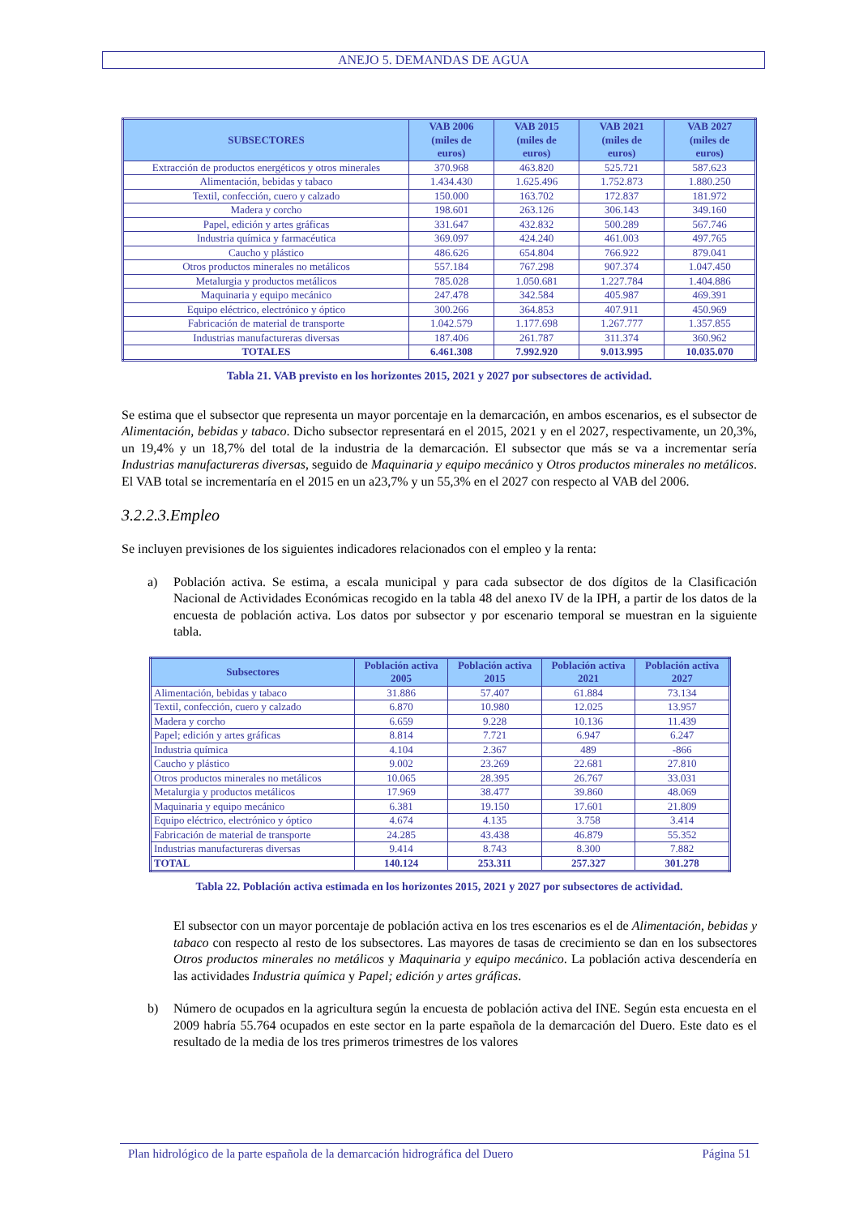ANEJO 5. DEMANDAS DE AGUA
| SUBSECTORES | VAB 2006 (miles de euros) | VAB 2015 (miles de euros) | VAB 2021 (miles de euros) | VAB 2027 (miles de euros) |
| --- | --- | --- | --- | --- |
| Extracción de productos energéticos y otros minerales | 370.968 | 463.820 | 525.721 | 587.623 |
| Alimentación, bebidas y tabaco | 1.434.430 | 1.625.496 | 1.752.873 | 1.880.250 |
| Textil, confección, cuero y calzado | 150.000 | 163.702 | 172.837 | 181.972 |
| Madera y corcho | 198.601 | 263.126 | 306.143 | 349.160 |
| Papel, edición y artes gráficas | 331.647 | 432.832 | 500.289 | 567.746 |
| Industria química y farmacéutica | 369.097 | 424.240 | 461.003 | 497.765 |
| Caucho y plástico | 486.626 | 654.804 | 766.922 | 879.041 |
| Otros productos minerales no metálicos | 557.184 | 767.298 | 907.374 | 1.047.450 |
| Metalurgia y productos metálicos | 785.028 | 1.050.681 | 1.227.784 | 1.404.886 |
| Maquinaria y equipo mecánico | 247.478 | 342.584 | 405.987 | 469.391 |
| Equipo eléctrico, electrónico y óptico | 300.266 | 364.853 | 407.911 | 450.969 |
| Fabricación de material de transporte | 1.042.579 | 1.177.698 | 1.267.777 | 1.357.855 |
| Industrias manufactureras diversas | 187.406 | 261.787 | 311.374 | 360.962 |
| TOTALES | 6.461.308 | 7.992.920 | 9.013.995 | 10.035.070 |
Tabla 21. VAB previsto en los horizontes 2015, 2021 y 2027 por subsectores de actividad.
Se estima que el subsector que representa un mayor porcentaje en la demarcación, en ambos escenarios, es el subsector de Alimentación, bebidas y tabaco. Dicho subsector representará en el 2015, 2021 y en el 2027, respectivamente, un 20,3%, un 19,4% y un 18,7% del total de la industria de la demarcación. El subsector que más se va a incrementar sería Industrias manufactureras diversas, seguido de Maquinaria y equipo mecánico y Otros productos minerales no metálicos. El VAB total se incrementaría en el 2015 en un a23,7% y un 55,3% en el 2027 con respecto al VAB del 2006.
3.2.2.3.Empleo
Se incluyen previsiones de los siguientes indicadores relacionados con el empleo y la renta:
a) Población activa. Se estima, a escala municipal y para cada subsector de dos dígitos de la Clasificación Nacional de Actividades Económicas recogido en la tabla 48 del anexo IV de la IPH, a partir de los datos de la encuesta de población activa. Los datos por subsector y por escenario temporal se muestran en la siguiente tabla.
| Subsectores | Población activa 2005 | Población activa 2015 | Población activa 2021 | Población activa 2027 |
| --- | --- | --- | --- | --- |
| Alimentación, bebidas y tabaco | 31.886 | 57.407 | 61.884 | 73.134 |
| Textil, confección, cuero y calzado | 6.870 | 10.980 | 12.025 | 13.957 |
| Madera y corcho | 6.659 | 9.228 | 10.136 | 11.439 |
| Papel; edición y artes gráficas | 8.814 | 7.721 | 6.947 | 6.247 |
| Industria química | 4.104 | 2.367 | 489 | -866 |
| Caucho y plástico | 9.002 | 23.269 | 22.681 | 27.810 |
| Otros productos minerales no metálicos | 10.065 | 28.395 | 26.767 | 33.031 |
| Metalurgia y productos metálicos | 17.969 | 38.477 | 39.860 | 48.069 |
| Maquinaria y equipo mecánico | 6.381 | 19.150 | 17.601 | 21.809 |
| Equipo eléctrico, electrónico y óptico | 4.674 | 4.135 | 3.758 | 3.414 |
| Fabricación de material de transporte | 24.285 | 43.438 | 46.879 | 55.352 |
| Industrias manufactureras diversas | 9.414 | 8.743 | 8.300 | 7.882 |
| TOTAL | 140.124 | 253.311 | 257.327 | 301.278 |
Tabla 22. Población activa estimada en los horizontes 2015, 2021 y 2027 por subsectores de actividad.
El subsector con un mayor porcentaje de población activa en los tres escenarios es el de Alimentación, bebidas y tabaco con respecto al resto de los subsectores. Las mayores de tasas de crecimiento se dan en los subsectores Otros productos minerales no metálicos y Maquinaria y equipo mecánico. La población activa descendería en las actividades Industria química y Papel; edición y artes gráficas.
b) Número de ocupados en la agricultura según la encuesta de población activa del INE. Según esta encuesta en el 2009 habría 55.764 ocupados en este sector en la parte española de la demarcación del Duero. Este dato es el resultado de la media de los tres primeros trimestres de los valores
Plan hidrológico de la parte española de la demarcación hidrográfica del Duero Página 51